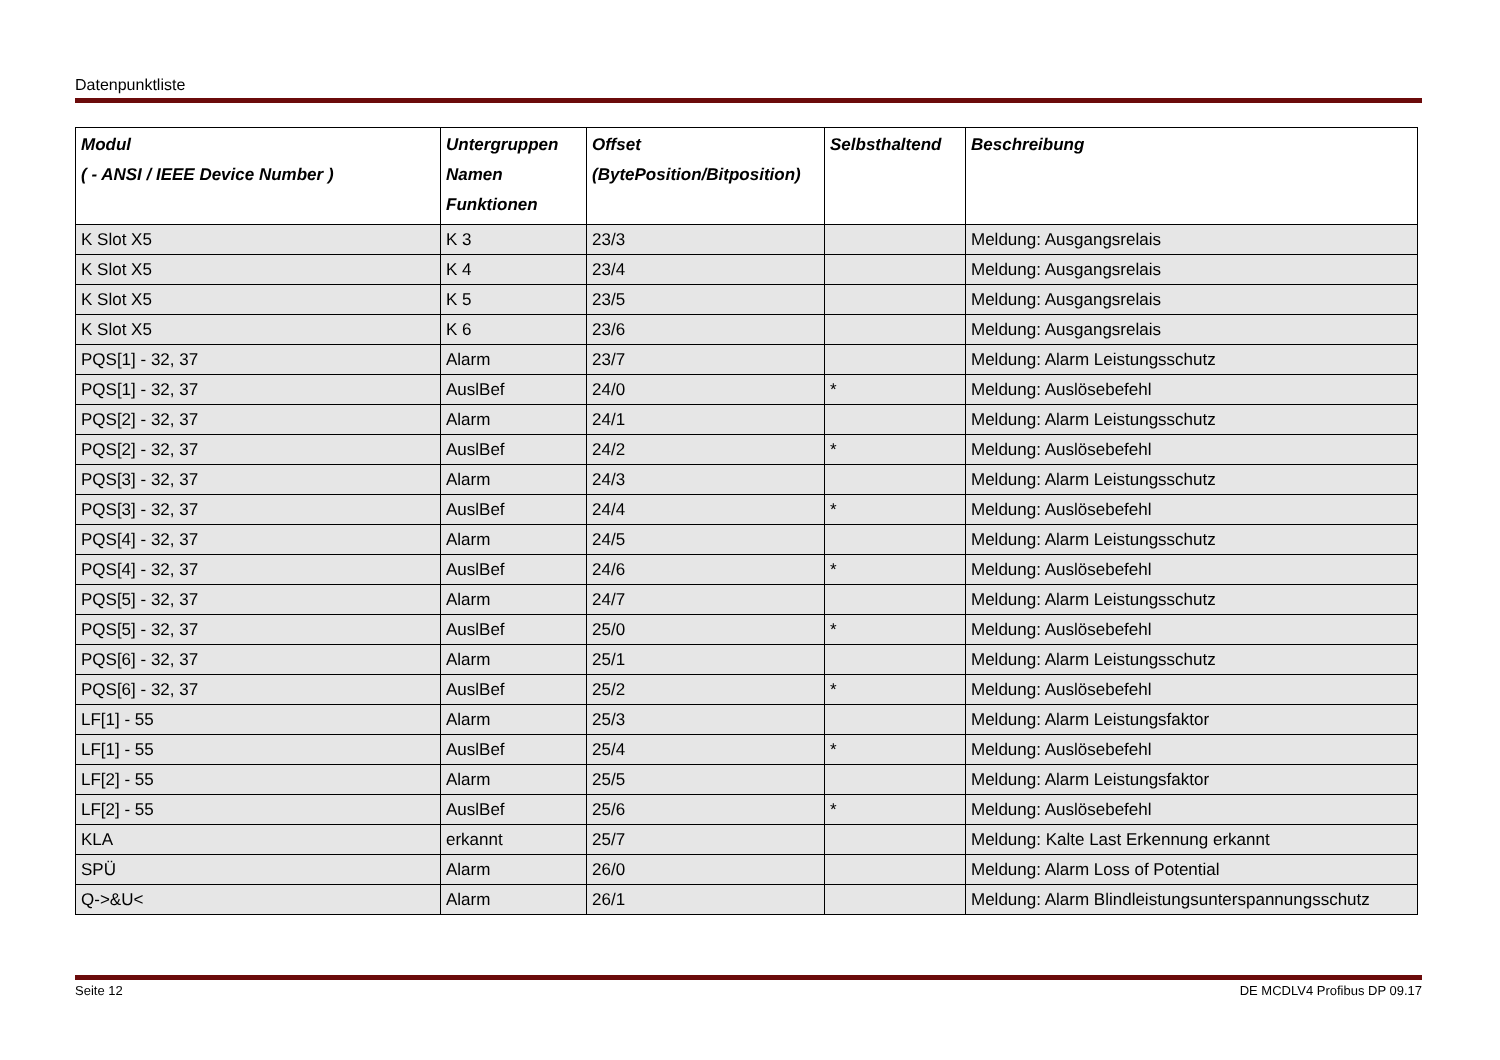Datenpunktliste
| Modul ( - ANSI / IEEE Device Number ) | Untergruppen Namen Funktionen | Offset (BytePosition/Bitposition) | Selbsthaltend | Beschreibung |
| --- | --- | --- | --- | --- |
| K Slot X5 | K 3 | 23/3 | | Meldung: Ausgangsrelais |
| K Slot X5 | K 4 | 23/4 | | Meldung: Ausgangsrelais |
| K Slot X5 | K 5 | 23/5 | | Meldung: Ausgangsrelais |
| K Slot X5 | K 6 | 23/6 | | Meldung: Ausgangsrelais |
| PQS[1] - 32, 37 | Alarm | 23/7 | | Meldung: Alarm Leistungsschutz |
| PQS[1] - 32, 37 | AuslBef | 24/0 | * | Meldung: Auslösebefehl |
| PQS[2] - 32, 37 | Alarm | 24/1 | | Meldung: Alarm Leistungsschutz |
| PQS[2] - 32, 37 | AuslBef | 24/2 | * | Meldung: Auslösebefehl |
| PQS[3] - 32, 37 | Alarm | 24/3 | | Meldung: Alarm Leistungsschutz |
| PQS[3] - 32, 37 | AuslBef | 24/4 | * | Meldung: Auslösebefehl |
| PQS[4] - 32, 37 | Alarm | 24/5 | | Meldung: Alarm Leistungsschutz |
| PQS[4] - 32, 37 | AuslBef | 24/6 | * | Meldung: Auslösebefehl |
| PQS[5] - 32, 37 | Alarm | 24/7 | | Meldung: Alarm Leistungsschutz |
| PQS[5] - 32, 37 | AuslBef | 25/0 | * | Meldung: Auslösebefehl |
| PQS[6] - 32, 37 | Alarm | 25/1 | | Meldung: Alarm Leistungsschutz |
| PQS[6] - 32, 37 | AuslBef | 25/2 | * | Meldung: Auslösebefehl |
| LF[1] - 55 | Alarm | 25/3 | | Meldung: Alarm Leistungsfaktor |
| LF[1] - 55 | AuslBef | 25/4 | * | Meldung: Auslösebefehl |
| LF[2] - 55 | Alarm | 25/5 | | Meldung: Alarm Leistungsfaktor |
| LF[2] - 55 | AuslBef | 25/6 | * | Meldung: Auslösebefehl |
| KLA | erkannt | 25/7 | | Meldung: Kalte Last Erkennung erkannt |
| SPÜ | Alarm | 26/0 | | Meldung: Alarm Loss of Potential |
| Q->&U< | Alarm | 26/1 | | Meldung: Alarm Blindleistungsunterspannungsschutz |
Seite 12 DE MCDLV4 Profibus DP 09.17